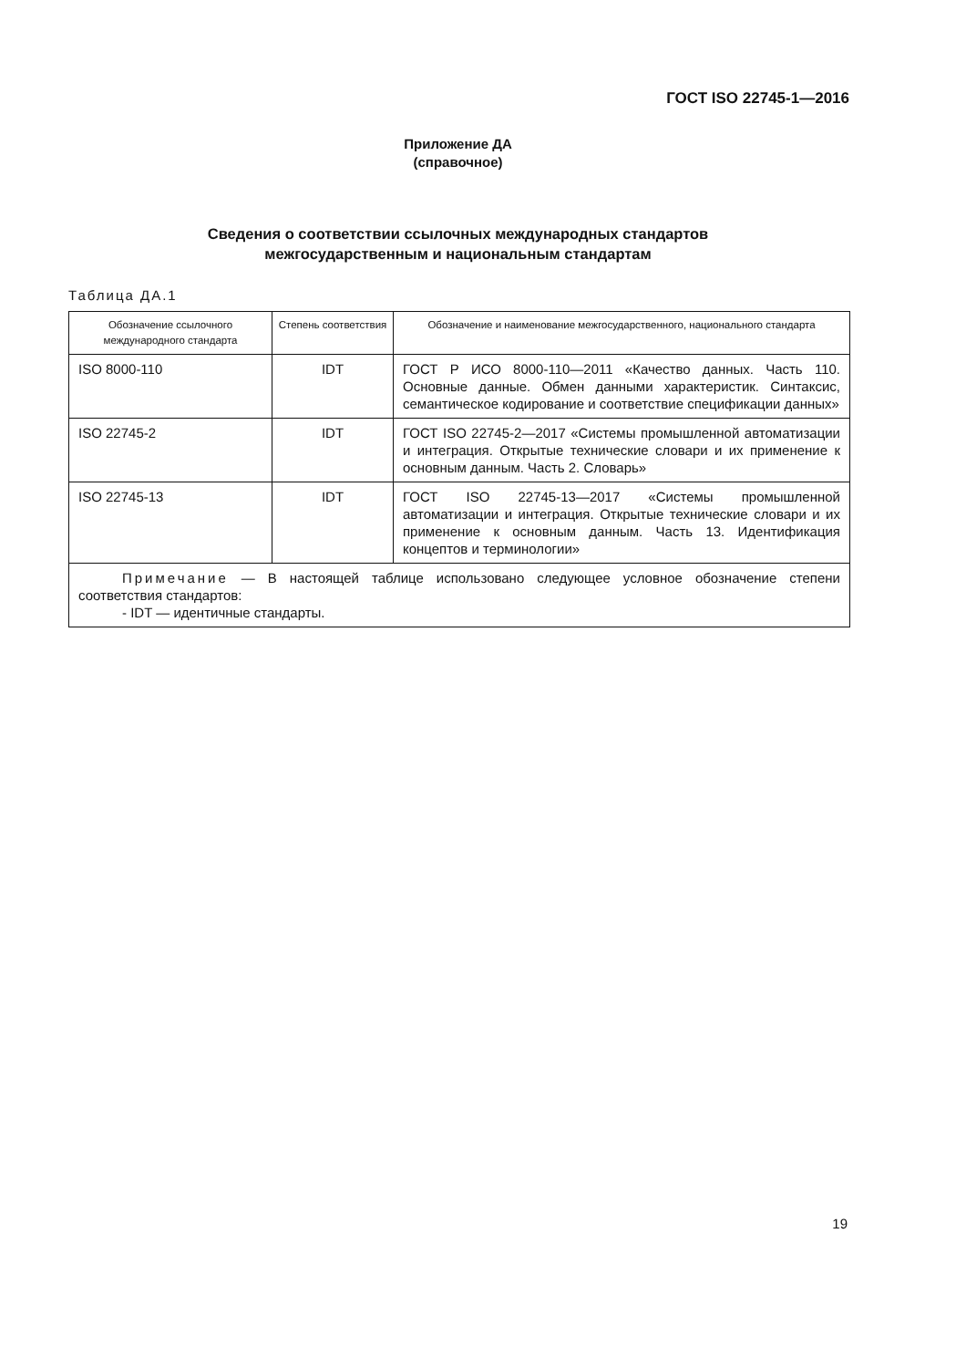ГОСТ ISO 22745-1—2016
Приложение ДА
(справочное)
Сведения о соответствии ссылочных международных стандартов
межгосударственным и национальным стандартам
Таблица ДА.1
| Обозначение ссылочного международного стандарта | Степень соответствия | Обозначение и наименование межгосударственного, национального стандарта |
| --- | --- | --- |
| ISO 8000-110 | IDT | ГОСТ Р ИСО 8000-110—2011 «Качество данных. Часть 110. Основные данные. Обмен данными характеристик. Синтаксис, семантическое кодирование и соответствие спецификации данных» |
| ISO 22745-2 | IDT | ГОСТ ISO 22745-2—2017 «Системы промышленной автоматизации и интеграция. Открытые технические словари и их применение к основным данным. Часть 2. Словарь» |
| ISO 22745-13 | IDT | ГОСТ ISO 22745-13—2017 «Системы промышленной автоматизации и интеграция. Открытые технические словари и их применение к основным данным. Часть 13. Идентификация концептов и терминологии» |
| Примечание — В настоящей таблице использовано следующее условное обозначение степени соответствия стандартов: - IDT — идентичные стандарты. | | |
19